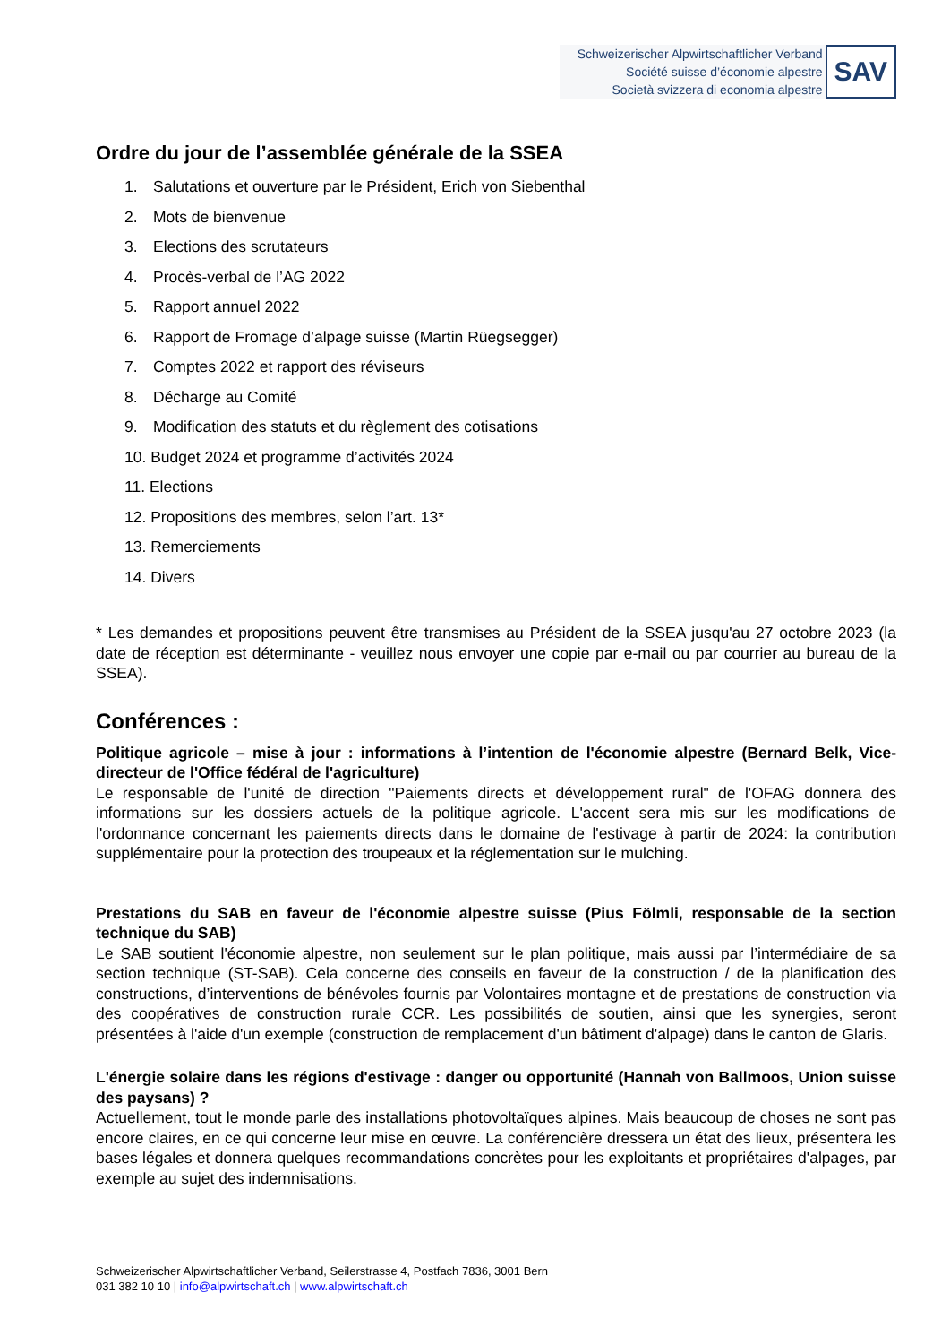Schweizerischer Alpwirtschaftlicher Verband
Société suisse d’économie alpestre
Società svizzera di economia alpestre
SAV
Ordre du jour de l’assemblée générale de la SSEA
1. Salutations et ouverture par le Président, Erich von Siebenthal
2. Mots de bienvenue
3. Elections des scrutateurs
4. Procès-verbal de l’AG 2022
5. Rapport annuel 2022
6. Rapport de Fromage d’alpage suisse (Martin Rüegsegger)
7. Comptes 2022 et rapport des réviseurs
8. Décharge au Comité
9. Modification des statuts et du règlement des cotisations
10. Budget 2024 et programme d’activités 2024
11. Elections
12. Propositions des membres, selon l’art. 13*
13. Remerciements
14. Divers
* Les demandes et propositions peuvent être transmises au Président de la SSEA jusqu'au 27 octobre 2023 (la date de réception est déterminante - veuillez nous envoyer une copie par e-mail ou par courrier au bureau de la SSEA).
Conférences :
Politique agricole – mise à jour : informations à l’intention de l'économie alpestre (Bernard Belk, Vice-directeur de l'Office fédéral de l'agriculture)
Le responsable de l'unité de direction "Paiements directs et développement rural" de l'OFAG donnera des informations sur les dossiers actuels de la politique agricole. L'accent sera mis sur les modifications de l'ordonnance concernant les paiements directs dans le domaine de l'estivage à partir de 2024: la contribution supplémentaire pour la protection des troupeaux et la réglementation sur le mulching.
Prestations du SAB en faveur de l'économie alpestre suisse (Pius Fölmli, responsable de la section technique du SAB)
Le SAB soutient l'économie alpestre, non seulement sur le plan politique, mais aussi par l’intermédiaire de sa section technique (ST-SAB). Cela concerne des conseils en faveur de la construction / de la planification des constructions, d’interventions de bénévoles fournis par Volontaires montagne et de prestations de construction via des coopératives de construction rurale CCR. Les possibilités de soutien, ainsi que les synergies, seront présentées à l'aide d'un exemple (construction de remplacement d'un bâtiment d'alpage) dans le canton de Glaris.
L'énergie solaire dans les régions d'estivage : danger ou opportunité (Hannah von Ballmoos, Union suisse des paysans) ?
Actuellement, tout le monde parle des installations photovoltaïques alpines. Mais beaucoup de choses ne sont pas encore claires, en ce qui concerne leur mise en œuvre. La conférencière dressera un état des lieux, présentera les bases légales et donnera quelques recommandations concrètes pour les exploitants et propriétaires d'alpages, par exemple au sujet des indemnisations.
Schweizerischer Alpwirtschaftlicher Verband, Seilerstrasse 4, Postfach 7836, 3001 Bern
031 382 10 10 | info@alpwirtschaft.ch | www.alpwirtschaft.ch